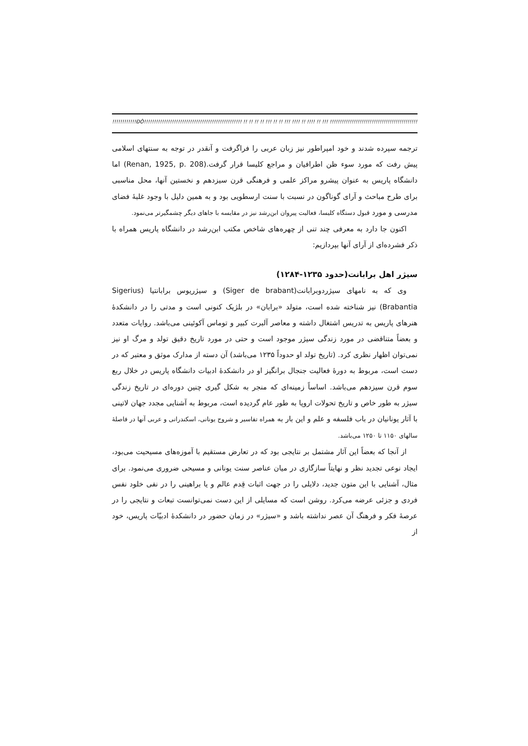!!!!!!!!!!!!ÐÒ!!!!!!!!!!!!!!!!!!!!!!!!!!!!!!!!!!!!!!!!!!!!!!!!! !! !! !! !! !!! !! !! !!! !!!! !! !!!! !! !!! !!!!!!!!!!!!!!!!!!!!!!!!!!!!!!!!!!!!!!!!!!!!!!!!!!!!
ترجمه سپرده شدند و خود امپراطور نیز زبان عربی را فراگرفت و آنقدر در توجه به سنتهای اسلامی پیش رفت که مورد سوء ظن اطرافیان و مراجع کلیسا قرار گرفت.(Renan, 1925, p. 208) اما دانشگاه پاریس به عنوان پیشرو مراکز علمی و فرهنگی قرن سیزدهم و نخستین آنها، محل مناسبی برای طرح مباحث و آرای گوناگون در نسبت با سنت ارسطویی بود و به همین دلیل با وجود غلبهٔ فضای مدرسی و مورد قبول دستگاه کلیسا، فعالیت پیروان ابن‌رشد نیز در مقایسه با جاهای دیگر چشمگیرتر می‌نمود.
اکنون جا دارد به معرفی چند تنی از چهره‌های شاخص مکتب ابن‌رشد در دانشگاه پاریس همراه با ذکر فشرده‌ای از آرای آنها بپردازیم:
سیژر اهل برابانت(حدود ۱۲۳۵-۱۲۸۴)
وی که به نامهای سیژردوبرابانت(Siger de brabant) و سیژریوس برابانتیا (Sigerius Brabantia) نیز شناخته شده است، متولد «برابان» در بلژیک کنونی است و مدتی را در دانشکدهٔ هنرهای پاریس به تدریس اشتغال داشته و معاصر آلبرت کبیر و توماس آکوئینی می‌باشد. روایات متعدد و بعضاً متناقضی در مورد زندگی سیژر موجود است و حتی در مورد تاریخ دقیق تولد و مرگ او نیز نمی‌توان اظهار نظری کرد. (تاریخ تولد او حدوداً ۱۲۳۵ می‌باشد) آن دسته از مدارک موثق و معتبر که در دست است، مربوط به دورهٔ فعالیت جنجال برانگیز او در دانشکدهٔ ادبیات دانشگاه پاریس در خلال ربع سوم قرن سیزدهم می‌باشد. اساساً زمینه‌ای که منجر به شکل گیری چنین دوره‌ای در تاریخ زندگی سیژر به طور خاص و تاریخ تحولات اروپا به طور عام گردیده است، مربوط به آشنایی مجدد جهان لاتینی با آثار یونانیان در باب فلسفه و علم و این بار به همراه تفاسیر و شروح یونانی، اسکندرانی و عربی آنها در فاصلهٔ سالهای ۱۱۵۰ تا ۱۲۵۰ می‌باشد.
از آنجا که بعضاً این آثار مشتمل بر نتایجی بود که در تعارض مستقیم با آموزه‌های مسیحیت می‌بود، ایجاد نوعی تجدید نظر و نهایتاً سازگاری در میان عناصر سنت یونانی و مسیحی ضروری می‌نمود. برای مثال، آشنایی با این متون جدید، دلایلی را در جهت اثبات قِدم عالم و یا براهینی را در نفی خلود نفس فردی و جزئی عرضه می‌کرد. روشن است که مسایلی از این دست نمی‌توانست تبعات و نتایجی را در عرصهٔ فکر و فرهنگ آن عصر نداشته باشد و «سیژر» در زمان حضور در دانشکدهٔ ادبیّات پاریس، خود از